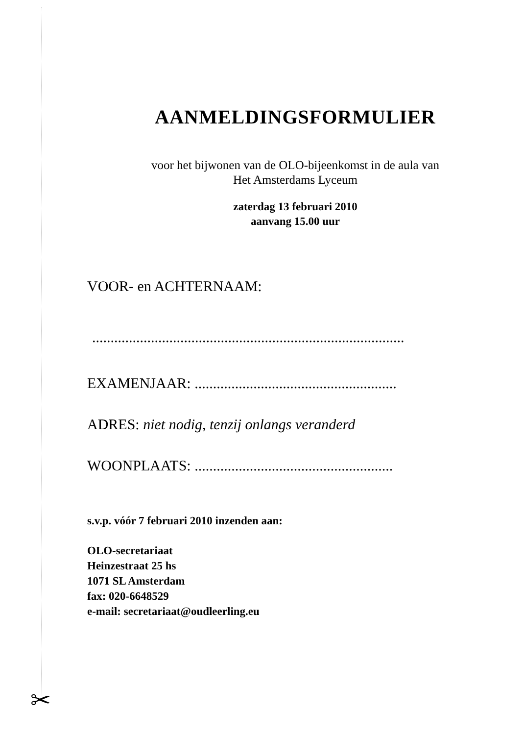✂
AANMELDINGSFORMULIER
voor het bijwonen van de OLO-bijeenkomst in de aula van
Het Amsterdams Lyceum
zaterdag 13 februari 2010
aanvang 15.00 uur
VOOR- en ACHTERNAAM:
.....................................................................................
EXAMENJAAR: .......................................................
ADRES: niet nodig, tenzij onlangs veranderd
WOONPLAATS: ......................................................
s.v.p. vóór 7 februari 2010 inzenden aan:
OLO-secretariaat
Heinzestraat 25 hs
1071 SL Amsterdam
fax: 020-6648529
e-mail: secretariaat@oudleerling.eu